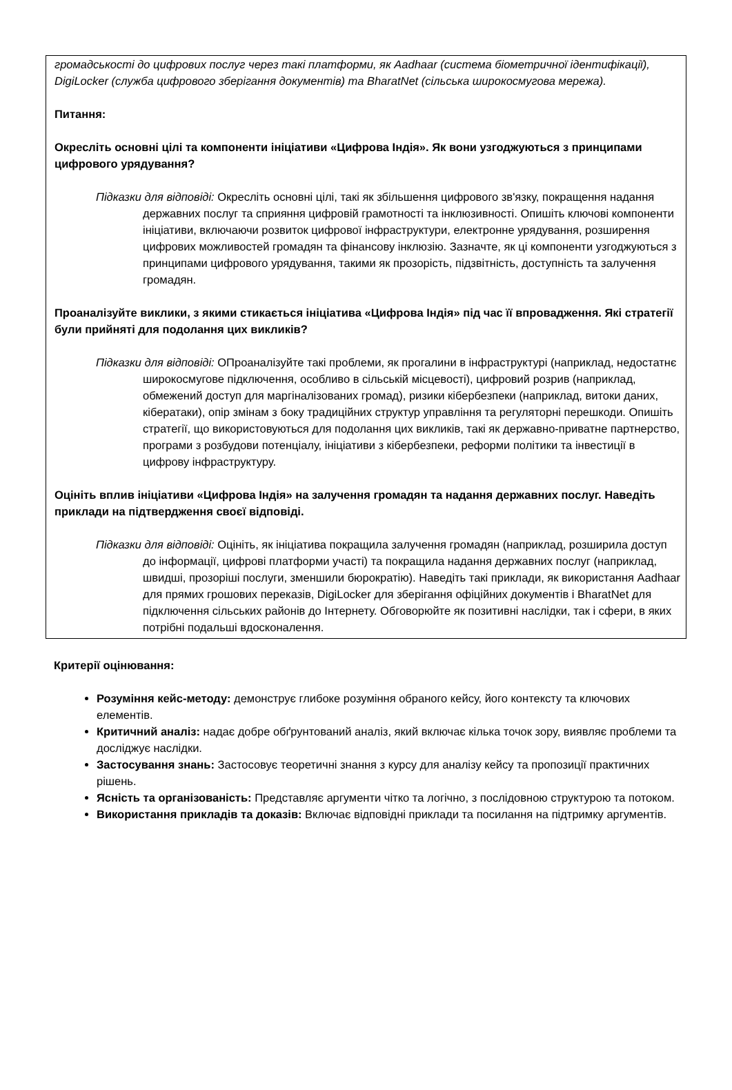громадськості до цифрових послуг через такі платформи, як Aadhaar (система біометричної ідентифікації), DigiLocker (служба цифрового зберігання документів) та BharatNet (сільська широкосмугова мережа).
Питання:
Окресліть основні цілі та компоненти ініціативи «Цифрова Індія». Як вони узгоджуються з принципами цифрового урядування?
Підказки для відповіді: Окресліть основні цілі, такі як збільшення цифрового зв'язку, покращення надання державних послуг та сприяння цифровій грамотності та інклюзивності. Опишіть ключові компоненти ініціативи, включаючи розвиток цифрової інфраструктури, електронне урядування, розширення цифрових можливостей громадян та фінансову інклюзію. Зазначте, як ці компоненти узгоджуються з принципами цифрового урядування, такими як прозорість, підзвітність, доступність та залучення громадян.
Проаналізуйте виклики, з якими стикається ініціатива «Цифрова Індія» під час її впровадження. Які стратегії були прийняті для подолання цих викликів?
Підказки для відповіді: ОПроаналізуйте такі проблеми, як прогалини в інфраструктурі (наприклад, недостатнє широкосмугове підключення, особливо в сільській місцевості), цифровий розрив (наприклад, обмежений доступ для маргіналізованих громад), ризики кібербезпеки (наприклад, витоки даних, кібератаки), опір змінам з боку традиційних структур управління та регуляторні перешкоди. Опишіть стратегії, що використовуються для подолання цих викликів, такі як державно-приватне партнерство, програми з розбудови потенціалу, ініціативи з кібербезпеки, реформи політики та інвестиції в цифрову інфраструктуру.
Оцініть вплив ініціативи «Цифрова Індія» на залучення громадян та надання державних послуг. Наведіть приклади на підтвердження своєї відповіді.
Підказки для відповіді: Оцініть, як ініціатива покращила залучення громадян (наприклад, розширила доступ до інформації, цифрові платформи участі) та покращила надання державних послуг (наприклад, швидші, прозоріші послуги, зменшили бюрократію). Наведіть такі приклади, як використання Aadhaar для прямих грошових переказів, DigiLocker для зберігання офіційних документів і BharatNet для підключення сільських районів до Інтернету. Обговорюйте як позитивні наслідки, так і сфери, в яких потрібні подальші вдосконалення.
Критерії оцінювання:
Розуміння кейс-методу: демонструє глибоке розуміння обраного кейсу, його контексту та ключових елементів.
Критичний аналіз: надає добре обґрунтований аналіз, який включає кілька точок зору, виявляє проблеми та досліджує наслідки.
Застосування знань: Застосовує теоретичні знання з курсу для аналізу кейсу та пропозиції практичних рішень.
Ясність та організованість: Представляє аргументи чітко та логічно, з послідовною структурою та потоком.
Використання прикладів та доказів: Включає відповідні приклади та посилання на підтримку аргументів.